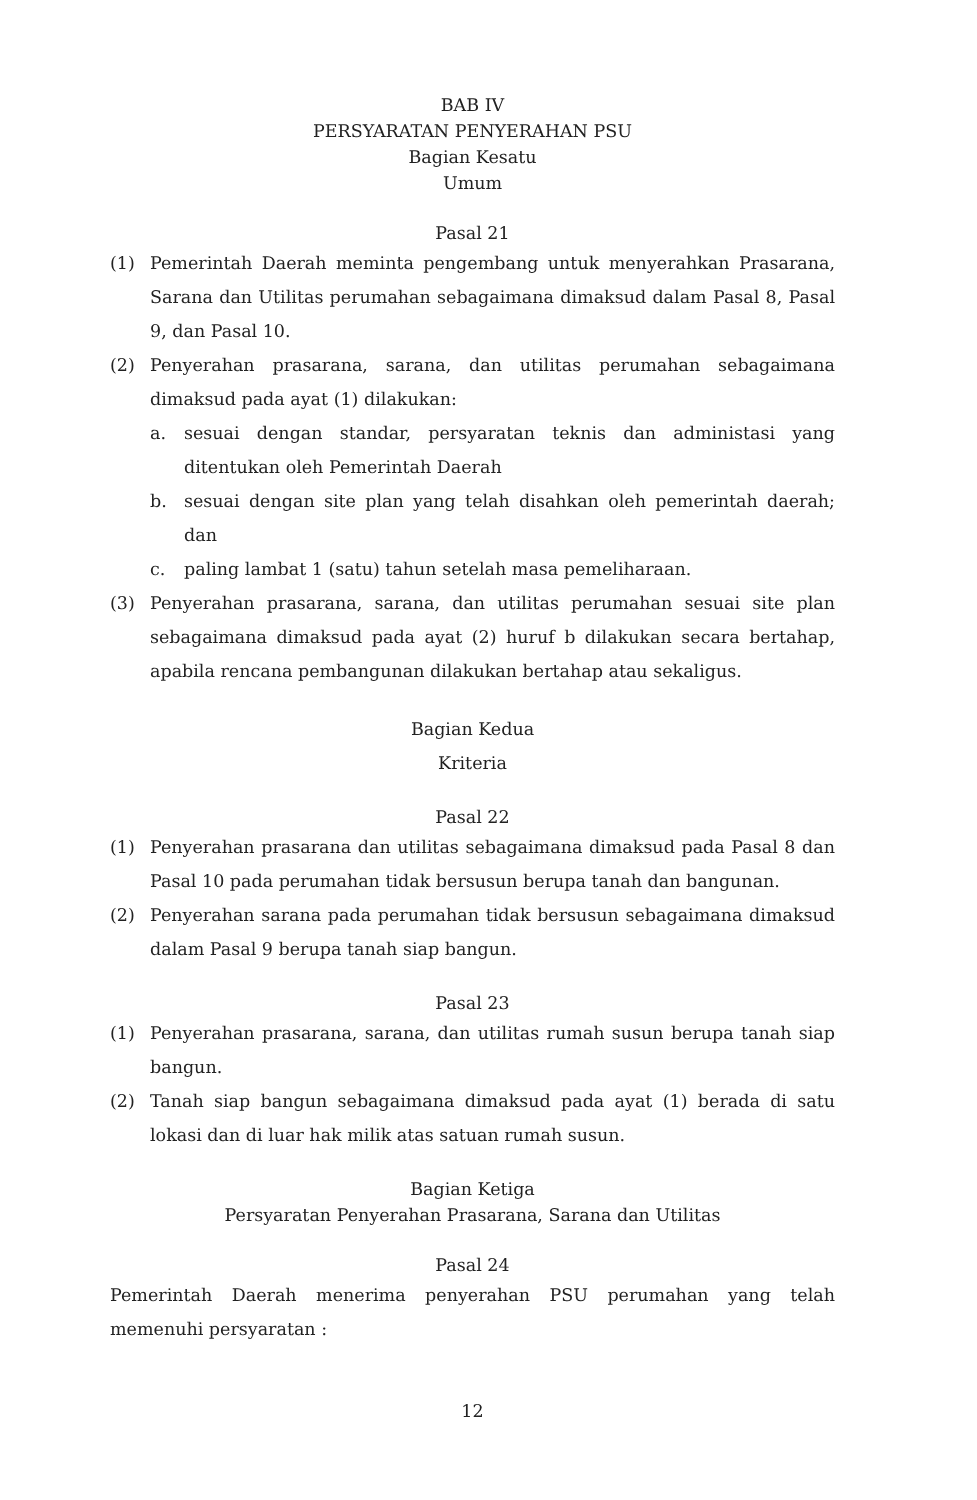BAB IV
PERSYARATAN PENYERAHAN PSU
Bagian Kesatu
Umum
Pasal 21
(1) Pemerintah Daerah meminta pengembang untuk menyerahkan Prasarana, Sarana dan Utilitas perumahan sebagaimana dimaksud dalam Pasal 8, Pasal 9, dan Pasal 10.
(2) Penyerahan prasarana, sarana, dan utilitas perumahan sebagaimana dimaksud pada ayat (1) dilakukan:
a. sesuai dengan standar, persyaratan teknis dan administasi yang ditentukan oleh Pemerintah Daerah
b. sesuai dengan site plan yang telah disahkan oleh pemerintah daerah; dan
c. paling lambat 1 (satu) tahun setelah masa pemeliharaan.
(3) Penyerahan prasarana, sarana, dan utilitas perumahan sesuai site plan sebagaimana dimaksud pada ayat (2) huruf b dilakukan secara bertahap, apabila rencana pembangunan dilakukan bertahap atau sekaligus.
Bagian Kedua
Kriteria
Pasal 22
(1) Penyerahan prasarana dan utilitas sebagaimana dimaksud pada Pasal 8 dan Pasal 10 pada perumahan tidak bersusun berupa tanah dan bangunan.
(2) Penyerahan sarana pada perumahan tidak bersusun sebagaimana dimaksud dalam Pasal 9 berupa tanah siap bangun.
Pasal 23
(1) Penyerahan prasarana, sarana, dan utilitas rumah susun berupa tanah siap bangun.
(2) Tanah siap bangun sebagaimana dimaksud pada ayat (1) berada di satu lokasi dan di luar hak milik atas satuan rumah susun.
Bagian Ketiga
Persyaratan Penyerahan Prasarana, Sarana dan Utilitas
Pasal 24
Pemerintah Daerah menerima penyerahan PSU perumahan yang telah memenuhi persyaratan :
12